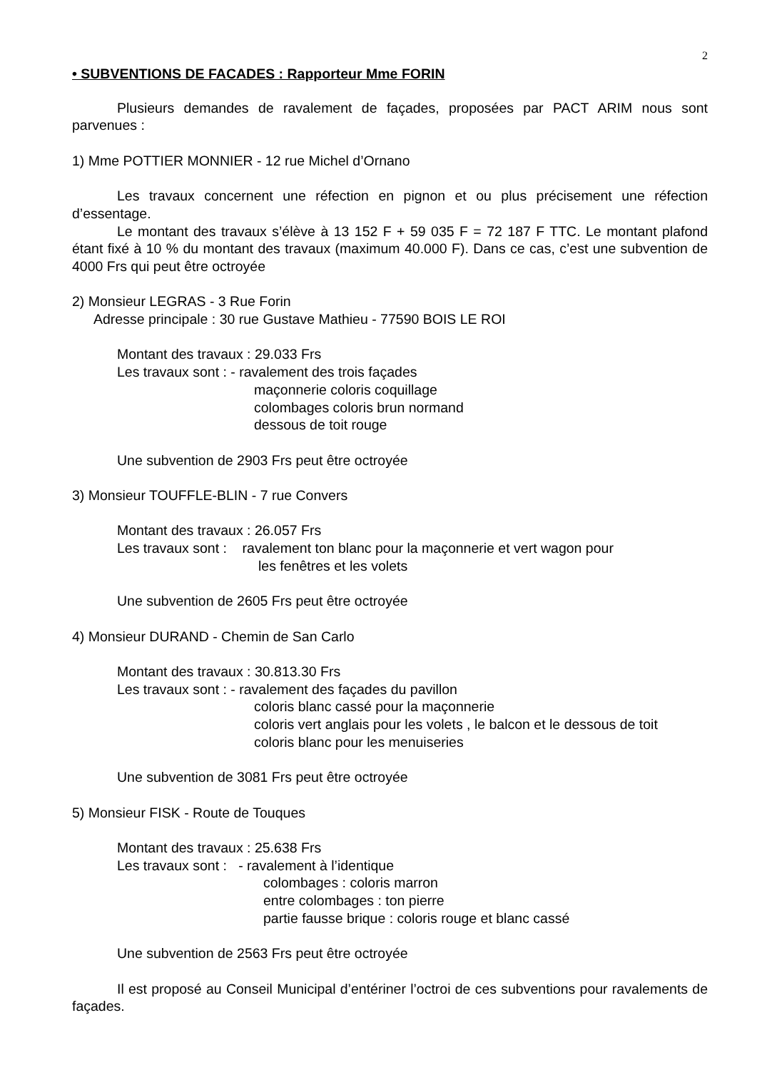2
• SUBVENTIONS DE FACADES : Rapporteur Mme FORIN
Plusieurs demandes de ravalement de façades, proposées par PACT ARIM nous sont parvenues :
1) Mme POTTIER MONNIER - 12 rue Michel d’Ornano
Les travaux concernent une réfection en pignon et ou plus précisement une réfection d’essentage.
Le montant des travaux s’élève à 13 152 F + 59 035 F = 72 187 F TTC. Le montant plafond étant fixé à 10 % du montant des travaux (maximum 40.000 F). Dans ce cas, c’est une subvention de 4000 Frs qui peut être octroyée
2) Monsieur LEGRAS - 3 Rue Forin
Adresse principale : 30 rue Gustave Mathieu - 77590 BOIS LE ROI
Montant des travaux : 29.033 Frs
Les travaux sont : - ravalement des trois façades
maçonnerie coloris coquillage
colombages coloris brun normand
dessous de toit rouge
Une subvention de 2903 Frs peut être octroyée
3) Monsieur TOUFFLE-BLIN - 7 rue Convers
Montant des travaux : 26.057 Frs
Les travaux sont : ravalement ton blanc pour la maçonnerie et vert wagon pour
les fenêtres et les volets
Une subvention de 2605 Frs peut être octroyée
4) Monsieur DURAND - Chemin de San Carlo
Montant des travaux : 30.813.30 Frs
Les travaux sont : - ravalement des façades du pavillon
coloris blanc cassé pour la maçonnerie
coloris vert anglais pour les volets , le balcon et le dessous de toit
coloris blanc pour les menuiseries
Une subvention de 3081 Frs peut être octroyée
5) Monsieur FISK - Route de Touques
Montant des travaux : 25.638 Frs
Les travaux sont : - ravalement à l’identique
colombages : coloris marron
entre colombages : ton pierre
partie fausse brique : coloris rouge et blanc cassé
Une subvention de 2563 Frs peut être octroyée
Il est proposé au Conseil Municipal d’entériner l’octroi de ces subventions pour ravalements de façades.